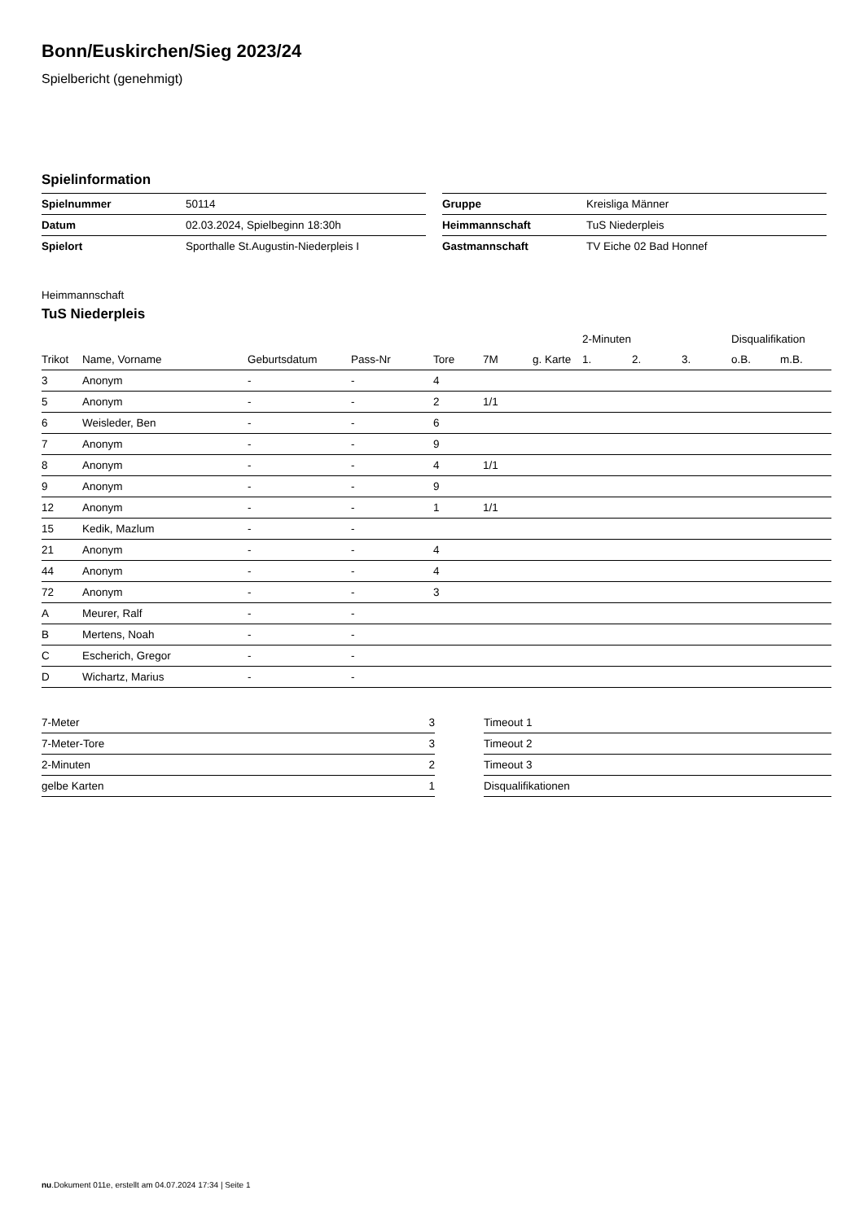Bonn/Euskirchen/Sieg 2023/24
Spielbericht (genehmigt)
Spielinformation
| Spielnummer | 50114 |
| Datum | 02.03.2024, Spielbeginn 18:30h |
| Spielort | Sporthalle St.Augustin-Niederpleis I |
| Gruppe | Kreisliga Männer |
| Heimmannschaft | TuS Niederpleis |
| Gastmannschaft | TV Eiche 02 Bad Honnef |
Heimmannschaft
TuS Niederpleis
| | | | | | | | 2-Minuten | | | Disqualifikation | |
| --- | --- | --- | --- | --- | --- | --- | --- | --- | --- | --- | --- |
| Trikot | Name, Vorname | Geburtsdatum | Pass-Nr | Tore | 7M | g. Karte | 1. | 2. | 3. | o.B. | m.B. |
| 3 | Anonym | - | - | 4 | | | | | | | |
| 5 | Anonym | - | - | 2 | 1/1 | | | | | | |
| 6 | Weisleder, Ben | - | - | 6 | | | | | | | |
| 7 | Anonym | - | - | 9 | | | | | | | |
| 8 | Anonym | - | - | 4 | 1/1 | | | | | | |
| 9 | Anonym | - | - | 9 | | | | | | | |
| 12 | Anonym | - | - | 1 | 1/1 | | | | | | |
| 15 | Kedik, Mazlum | - | - | | | | | | | | |
| 21 | Anonym | - | - | 4 | | | | | | | |
| 44 | Anonym | - | - | 4 | | | | | | | |
| 72 | Anonym | - | - | 3 | | | | | | | |
| A | Meurer, Ralf | - | - | | | | | | | | |
| B | Mertens, Noah | - | - | | | | | | | | |
| C | Escherich, Gregor | - | - | | | | | | | | |
| D | Wichartz, Marius | - | - | | | | | | | | |
| 7-Meter | 3 |
| 7-Meter-Tore | 3 |
| 2-Minuten | 2 |
| gelbe Karten | 1 |
| Timeout 1 |
| Timeout 2 |
| Timeout 3 |
| Disqualifikationen |
nu.Dokument 011e, erstellt am 04.07.2024 17:34 | Seite 1